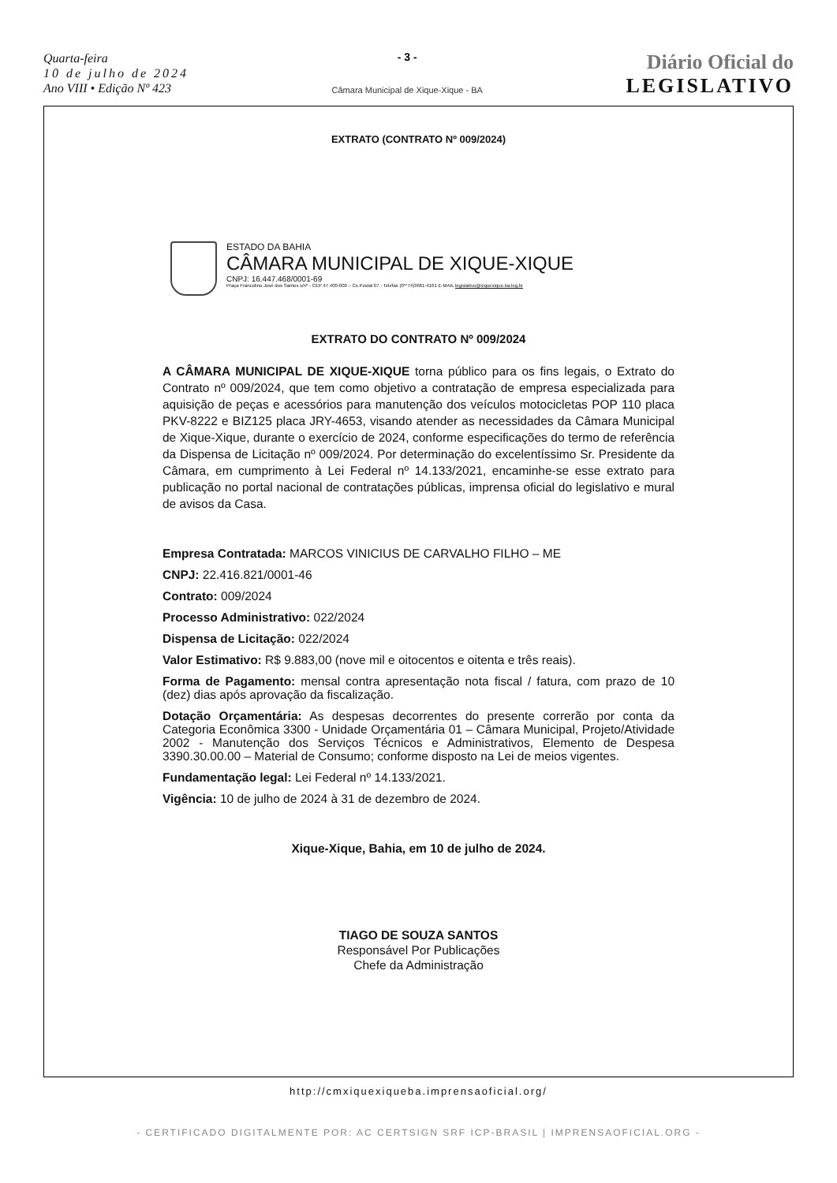Quarta-feira
10 de julho de 2024
Ano VIII • Edição Nº 423
- 3 -
Câmara Municipal de Xique-Xique - BA
Diário Oficial do
LEGISLATIVO
EXTRATO (CONTRATO Nº 009/2024)
ESTADO DA BAHIA
CÂMARA MUNICIPAL DE XIQUE-XIQUE
CNPJ: 16.447.468/0001-69
Praça Francolino José dos Santos s/nº - CEP 47.400-000 – Cx.Postal 07 - Telefax (0**74)3661-4161 E-MAIL legislativo@xiquexique.ba.leg.br
EXTRATO DO CONTRATO Nº 009/2024
A CÂMARA MUNICIPAL DE XIQUE-XIQUE torna público para os fins legais, o Extrato do Contrato nº 009/2024, que tem como objetivo a contratação de empresa especializada para aquisição de peças e acessórios para manutenção dos veículos motocicletas POP 110 placa PKV-8222 e BIZ125 placa JRY-4653, visando atender as necessidades da Câmara Municipal de Xique-Xique, durante o exercício de 2024, conforme especificações do termo de referência da Dispensa de Licitação nº 009/2024. Por determinação do excelentíssimo Sr. Presidente da Câmara, em cumprimento à Lei Federal nº 14.133/2021, encaminhe-se esse extrato para publicação no portal nacional de contratações públicas, imprensa oficial do legislativo e mural de avisos da Casa.
Empresa Contratada: MARCOS VINICIUS DE CARVALHO FILHO – ME
CNPJ: 22.416.821/0001-46
Contrato: 009/2024
Processo Administrativo: 022/2024
Dispensa de Licitação: 022/2024
Valor Estimativo: R$ 9.883,00 (nove mil e oitocentos e oitenta e três reais).
Forma de Pagamento: mensal contra apresentação nota fiscal / fatura, com prazo de 10 (dez) dias após aprovação da fiscalização.
Dotação Orçamentária: As despesas decorrentes do presente correrão por conta da Categoria Econômica 3300 - Unidade Orçamentária 01 – Câmara Municipal, Projeto/Atividade 2002 - Manutenção dos Serviços Técnicos e Administrativos, Elemento de Despesa 3390.30.00.00 – Material de Consumo; conforme disposto na Lei de meios vigentes.
Fundamentação legal: Lei Federal nº 14.133/2021.
Vigência: 10 de julho de 2024 à 31 de dezembro de 2024.
Xique-Xique, Bahia, em 10 de julho de 2024.
TIAGO DE SOUZA SANTOS
Responsável Por Publicações
Chefe da Administração
http://cmxiquexiqueba.imprensaoficial.org/
- CERTIFICADO DIGITALMENTE POR: AC CERTSIGN SRF ICP-BRASIL | IMPRENSAOFICIAL.ORG -